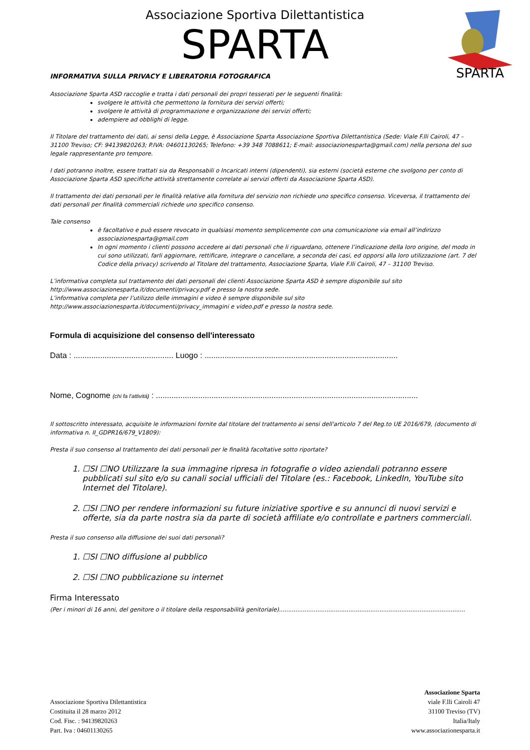Associazione Sportiva Dilettantistica
SPARTA
SPARTA
INFORMATIVA SULLA PRIVACY E LIBERATORIA FOTOGRAFICA
Associazione Sparta ASD raccoglie e tratta i dati personali dei propri tesserati per le seguenti finalità:
svolgere le attività che permettono la fornitura dei servizi offerti;
svolgere le attività di programmazione e organizzazione dei servizi offerti;
adempiere ad obblighi di legge.
Il Titolare del trattamento dei dati, ai sensi della Legge, è Associazione Sparta Associazione Sportiva Dilettantistica (Sede: Viale F.lli Cairoli, 47 – 31100 Treviso; CF: 94139820263; P.IVA: 04601130265; Telefono: +39 348 7088611; E-mail: associazionesparta@gmail.com) nella persona del suo legale rappresentante pro tempore.
I dati potranno inoltre, essere trattati sia da Responsabili o Incaricati interni (dipendenti), sia esterni (società esterne che svolgono per conto di Associazione Sparta ASD specifiche attività strettamente correlate ai servizi offerti da Associazione Sparta ASD).
Il trattamento dei dati personali per le finalità relative alla fornitura del servizio non richiede uno specifico consenso. Viceversa, il trattamento dei dati personali per finalità commerciali richiede uno specifico consenso.
Tale consenso
è facoltativo e può essere revocato in qualsiasi momento semplicemente con una comunicazione via email all’indirizzo associazionesparta@gmail.com
In ogni momento i clienti possono accedere ai dati personali che li riguardano, ottenere l’indicazione della loro origine, del modo in cui sono utilizzati, farli aggiornare, rettificare, integrare o cancellare, a seconda dei casi, ed opporsi alla loro utilizzazione (art. 7 del Codice della privacy) scrivendo al Titolare del trattamento, Associazione Sparta, Viale F.lli Cairoli, 47 – 31100 Treviso.
L’informativa completa sul trattamento dei dati personali dei clienti Associazione Sparta ASD è sempre disponibile sul sito http://www.associazionesparta.it/documenti/privacy.pdf e presso la nostra sede.
L’informativa completa per l’utilizzo delle immagini e video è sempre disponibile sul sito http://www.associazionesparta.it/documenti/privacy_immagini e video.pdf e presso la nostra sede.
Formula di acquisizione del consenso dell'interessato
Data : ............................................. Luogo : .......................................................................................
Nome, Cognome (chi fa l’attività) : ......................................................................................................................
Il sottoscritto interessato, acquisite le informazioni fornite dal titolare del trattamento ai sensi dell'articolo 7 del Reg.to UE 2016/679, (documento di informativa n. II_GDPR16/679_V1809):
Presta il suo consenso al trattamento dei dati personali per le finalità facoltative sotto riportate?
1. ☐SI ☐NO Utilizzare la sua immagine ripresa in fotografie o video aziendali potranno essere pubblicati sul sito e/o su canali social ufficiali del Titolare (es.: Facebook, LinkedIn, YouTube sito Internet del Titolare).
2. ☐SI ☐NO per rendere informazioni su future iniziative sportive e su annunci di nuovi servizi e offerte, sia da parte nostra sia da parte di società affiliate e/o controllate e partners commerciali.
Presta il suo consenso alla diffusione dei suoi dati personali?
1. ☐SI ☐NO diffusione al pubblico
2. ☐SI ☐NO pubblicazione su internet
Firma Interessato
(Per i minori di 16 anni, del genitore o il titolare della responsabilità genitoriale)......................................................................................................
Associazione Sportiva Dilettantistica
Costituita il 28 marzo 2012
Cod. Fisc. : 94139820263
Part. Iva : 04601130265
Associazione Sparta
viale F.lli Cairoli 47
31100 Treviso (TV)
Italia/Italy
www.associazionesparta.it